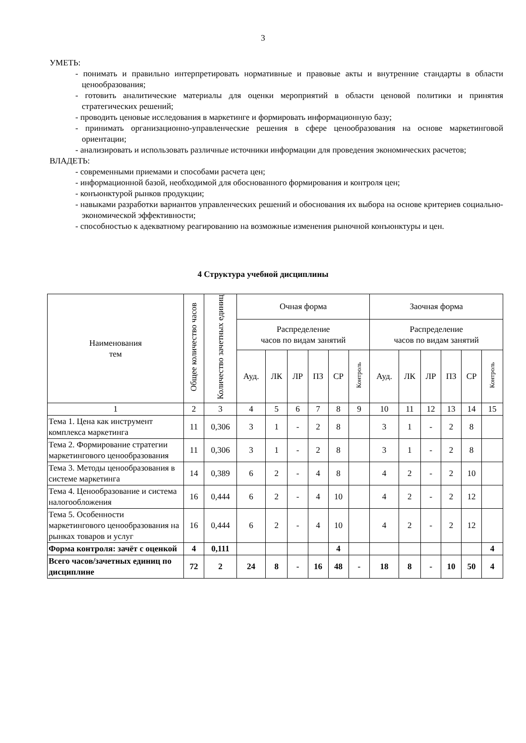3
УМЕТЬ:
- понимать и правильно интерпретировать нормативные и правовые акты и внутренние стандарты в области ценообразования;
- готовить аналитические материалы для оценки мероприятий в области ценовой политики и принятия стратегических решений;
- проводить ценовые исследования в маркетинге и формировать информационную базу;
- принимать организационно-управленческие решения в сфере ценообразования на основе маркетинговой ориентации;
- анализировать и использовать различные источники информации для проведения экономических расчетов;
ВЛАДЕТЬ:
- современными приемами и способами расчета цен;
- информационной базой, необходимой для обоснованного формирования и контроля цен;
- конъюнктурой рынков продукции;
- навыками разработки вариантов управленческих решений и обоснования их выбора на основе критериев социально-экономической эффективности;
- способностью к адекватному реагированию на возможные изменения рыночной конъюнктуры и цен.
4 Структура учебной дисциплины
| Наименования тем | Общее количество часов | Количество зачетных единиц | Очная форма | | | | | | Заочная форма | | | | | |
| --- | --- | --- | --- | --- | --- | --- | --- | --- | --- | --- | --- | --- | --- | --- |
| | | | Распределение часов по видам занятий | | | | | | Распределение часов по видам занятий | | | | | |
| | | | Ауд. | ЛК | ЛР | ПЗ | СР | Контроль | Ауд. | ЛК | ЛР | ПЗ | СР | Контроль |
| 1 | 2 | 3 | 4 | 5 | 6 | 7 | 8 | 9 | 10 | 11 | 12 | 13 | 14 | 15 |
| Тема 1. Цена как инструмент комплекса маркетинга | 11 | 0,306 | 3 | 1 | - | 2 | 8 | | 3 | 1 | - | 2 | 8 | |
| Тема 2. Формирование стратегии маркетингового ценообразования | 11 | 0,306 | 3 | 1 | - | 2 | 8 | | 3 | 1 | - | 2 | 8 | |
| Тема 3. Методы ценообразования в системе маркетинга | 14 | 0,389 | 6 | 2 | - | 4 | 8 | | 4 | 2 | - | 2 | 10 | |
| Тема 4. Ценообразование и система налогообложения | 16 | 0,444 | 6 | 2 | - | 4 | 10 | | 4 | 2 | - | 2 | 12 | |
| Тема 5. Особенности маркетингового ценообразования на рынках товаров и услуг | 16 | 0,444 | 6 | 2 | - | 4 | 10 | | 4 | 2 | - | 2 | 12 | |
| Форма контроля: зачёт с оценкой | 4 | 0,111 | | | | | 4 | | | | | | | 4 |
| Всего часов/зачетных единиц по дисциплине | 72 | 2 | 24 | 8 | - | 16 | 48 | - | 18 | 8 | - | 10 | 50 | 4 |